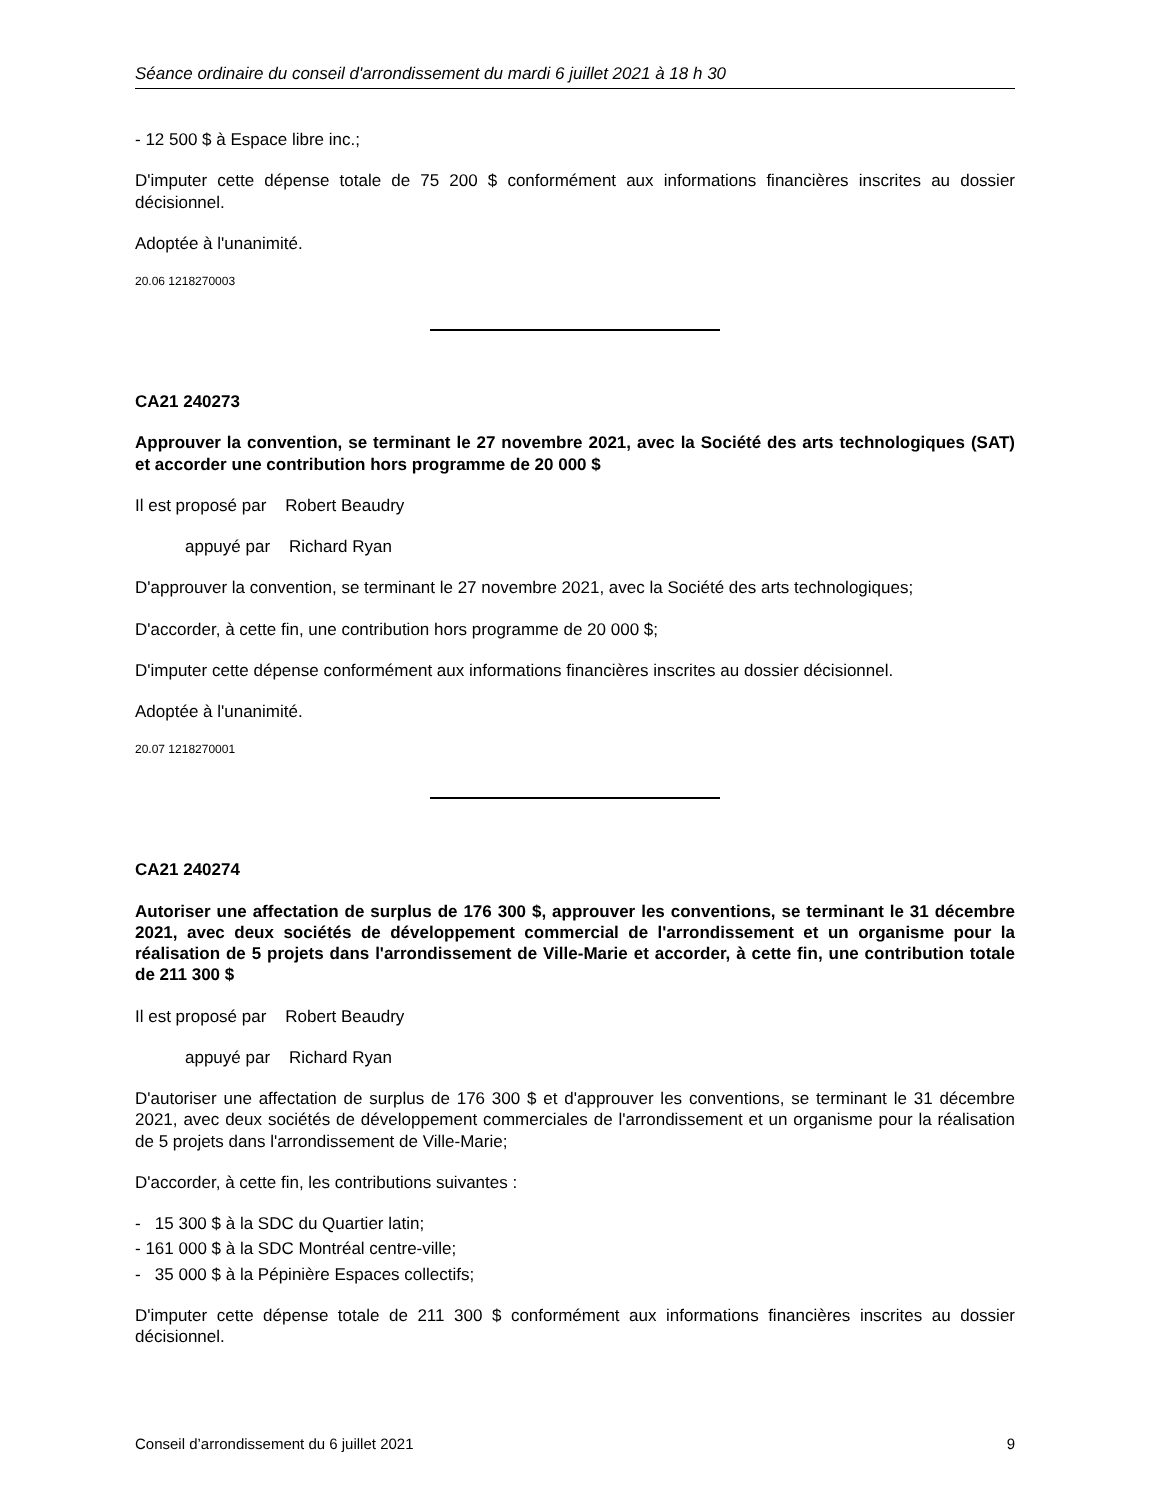Séance ordinaire du conseil d'arrondissement du mardi 6 juillet 2021 à 18 h 30
- 12 500 $ à Espace libre inc.;
D'imputer cette dépense totale de 75 200 $ conformément aux informations financières inscrites au dossier décisionnel.
Adoptée à l'unanimité.
20.06 1218270003
CA21 240273
Approuver la convention, se terminant le 27 novembre 2021, avec la Société des arts technologiques (SAT) et accorder une contribution hors programme de 20 000 $
Il est proposé par Robert Beaudry
appuyé par Richard Ryan
D'approuver la convention, se terminant le 27 novembre 2021, avec la Société des arts technologiques;
D'accorder, à cette fin, une contribution hors programme de 20 000 $;
D'imputer cette dépense conformément aux informations financières inscrites au dossier décisionnel.
Adoptée à l'unanimité.
20.07 1218270001
CA21 240274
Autoriser une affectation de surplus de 176 300 $, approuver les conventions, se terminant le 31 décembre 2021, avec deux sociétés de développement commercial de l'arrondissement et un organisme pour la réalisation de 5 projets dans l'arrondissement de Ville-Marie et accorder, à cette fin, une contribution totale de 211 300 $
Il est proposé par Robert Beaudry
appuyé par Richard Ryan
D'autoriser une affectation de surplus de 176 300 $ et d'approuver les conventions, se terminant le 31 décembre 2021, avec deux sociétés de développement commerciales de l'arrondissement et un organisme pour la réalisation de 5 projets dans l'arrondissement de Ville-Marie;
D'accorder, à cette fin, les contributions suivantes :
- 15 300 $ à la SDC du Quartier latin;
- 161 000 $ à la SDC Montréal centre-ville;
- 35 000 $ à la Pépinière Espaces collectifs;
D'imputer cette dépense totale de 211 300 $ conformément aux informations financières inscrites au dossier décisionnel.
Conseil d’arrondissement du 6 juillet 2021 9